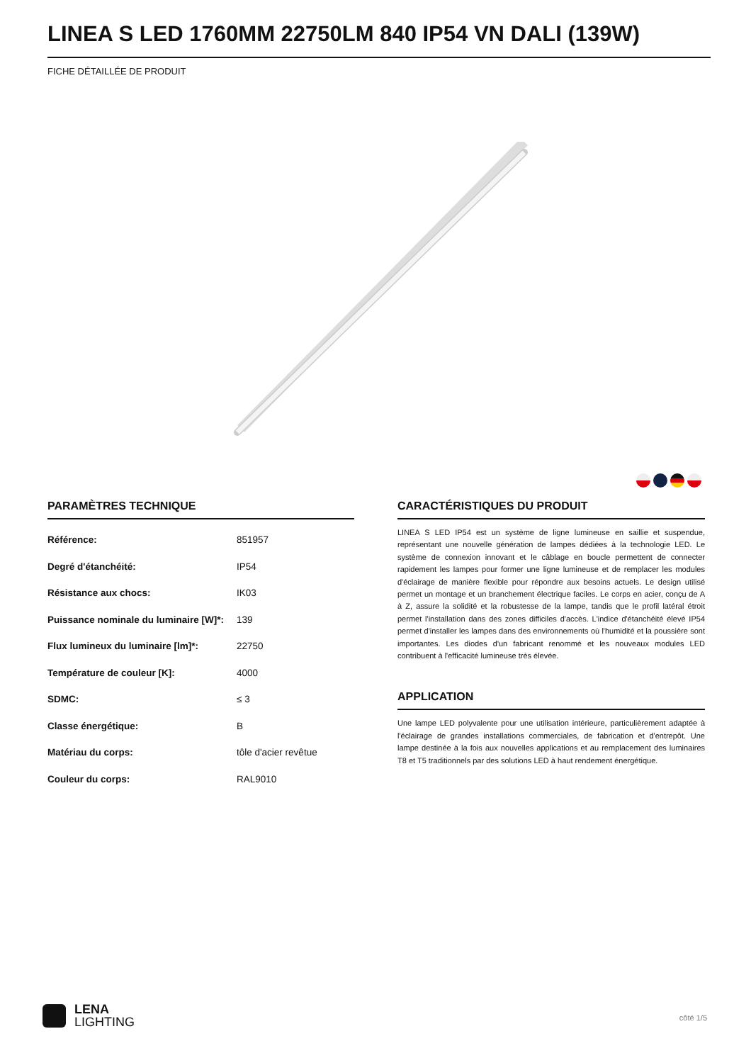LINEA S LED 1760MM 22750LM 840 IP54 VN DALI (139W)
FICHE DÉTAILLÉE DE PRODUIT
PARAMÈTRES TECHNIQUE
| Référence: | 851957 |
| Degré d'étanchéité: | IP54 |
| Résistance aux chocs: | IK03 |
| Puissance nominale du luminaire [W]*: | 139 |
| Flux lumineux du luminaire [lm]*: | 22750 |
| Température de couleur [K]: | 4000 |
| SDMC: | ≤ 3 |
| Classe énergétique: | B |
| Matériau du corps: | tôle d'acier revêtue |
| Couleur du corps: | RAL9010 |
CARACTÉRISTIQUES DU PRODUIT
LINEA S LED IP54 est un système de ligne lumineuse en saillie et suspendue, représentant une nouvelle génération de lampes dédiées à la technologie LED. Le système de connexion innovant et le câblage en boucle permettent de connecter rapidement les lampes pour former une ligne lumineuse et de remplacer les modules d'éclairage de manière flexible pour répondre aux besoins actuels. Le design utilisé permet un montage et un branchement électrique faciles. Le corps en acier, conçu de A à Z, assure la solidité et la robustesse de la lampe, tandis que le profil latéral étroit permet l'installation dans des zones difficiles d'accès. L'indice d'étanchéité élevé IP54 permet d'installer les lampes dans des environnements où l'humidité et la poussière sont importantes. Les diodes d'un fabricant renommé et les nouveaux modules LED contribuent à l'efficacité lumineuse très élevée.
APPLICATION
Une lampe LED polyvalente pour une utilisation intérieure, particulièrement adaptée à l'éclairage de grandes installations commerciales, de fabrication et d'entrepôt. Une lampe destinée à la fois aux nouvelles applications et au remplacement des luminaires T8 et T5 traditionnels par des solutions LED à haut rendement énergétique.
LENA
LIGHTING
côté 1/5